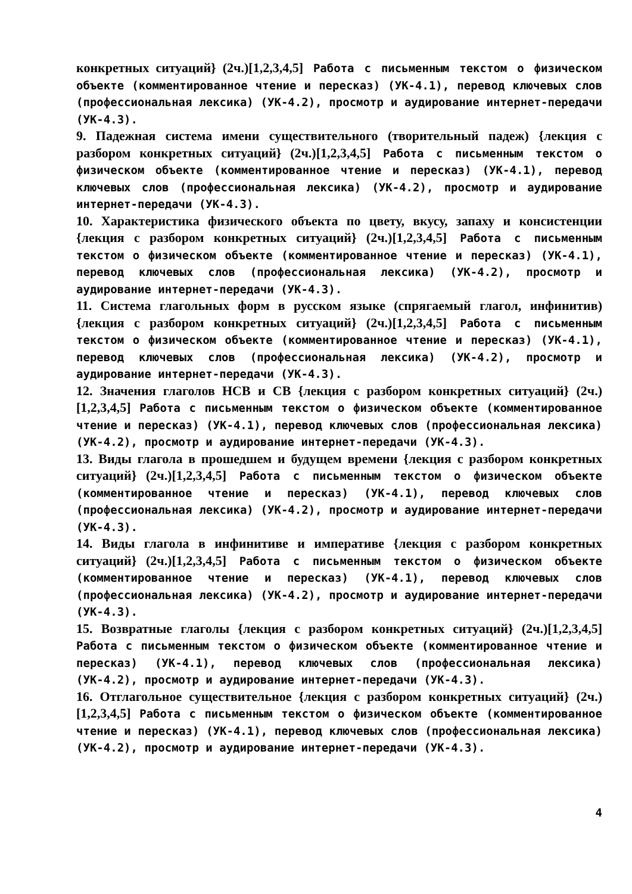конкретных ситуаций} (2ч.)[1,2,3,4,5] Работа с письменным текстом о физическом объекте (комментированное чтение и пересказ) (УК-4.1), перевод ключевых слов (профессиональная лексика) (УК-4.2), просмотр и аудирование интернет-передачи (УК-4.3).
9. Падежная система имени существительного (творительный падеж) {лекция с разбором конкретных ситуаций} (2ч.)[1,2,3,4,5] Работа с письменным текстом о физическом объекте (комментированное чтение и пересказ) (УК-4.1), перевод ключевых слов (профессиональная лексика) (УК-4.2), просмотр и аудирование интернет-передачи (УК-4.3).
10. Характеристика физического объекта по цвету, вкусу, запаху и консистенции {лекция с разбором конкретных ситуаций} (2ч.)[1,2,3,4,5] Работа с письменным текстом о физическом объекте (комментированное чтение и пересказ) (УК-4.1), перевод ключевых слов (профессиональная лексика) (УК-4.2), просмотр и аудирование интернет-передачи (УК-4.3).
11. Система глагольных форм в русском языке (спрягаемый глагол, инфинитив) {лекция с разбором конкретных ситуаций} (2ч.)[1,2,3,4,5] Работа с письменным текстом о физическом объекте (комментированное чтение и пересказ) (УК-4.1), перевод ключевых слов (профессиональная лексика) (УК-4.2), просмотр и аудирование интернет-передачи (УК-4.3).
12. Значения глаголов НСВ и СВ {лекция с разбором конкретных ситуаций} (2ч.)[1,2,3,4,5] Работа с письменным текстом о физическом объекте (комментированное чтение и пересказ) (УК-4.1), перевод ключевых слов (профессиональная лексика) (УК-4.2), просмотр и аудирование интернет-передачи (УК-4.3).
13. Виды глагола в прошедшем и будущем времени {лекция с разбором конкретных ситуаций} (2ч.)[1,2,3,4,5] Работа с письменным текстом о физическом объекте (комментированное чтение и пересказ) (УК-4.1), перевод ключевых слов (профессиональная лексика) (УК-4.2), просмотр и аудирование интернет-передачи (УК-4.3).
14. Виды глагола в инфинитиве и императиве {лекция с разбором конкретных ситуаций} (2ч.)[1,2,3,4,5] Работа с письменным текстом о физическом объекте (комментированное чтение и пересказ) (УК-4.1), перевод ключевых слов (профессиональная лексика) (УК-4.2), просмотр и аудирование интернет-передачи (УК-4.3).
15. Возвратные глаголы {лекция с разбором конкретных ситуаций} (2ч.)[1,2,3,4,5] Работа с письменным текстом о физическом объекте (комментированное чтение и пересказ) (УК-4.1), перевод ключевых слов (профессиональная лексика) (УК-4.2), просмотр и аудирование интернет-передачи (УК-4.3).
16. Отглагольное существительное {лекция с разбором конкретных ситуаций} (2ч.)[1,2,3,4,5] Работа с письменным текстом о физическом объекте (комментированное чтение и пересказ) (УК-4.1), перевод ключевых слов (профессиональная лексика) (УК-4.2), просмотр и аудирование интернет-передачи (УК-4.3).
4